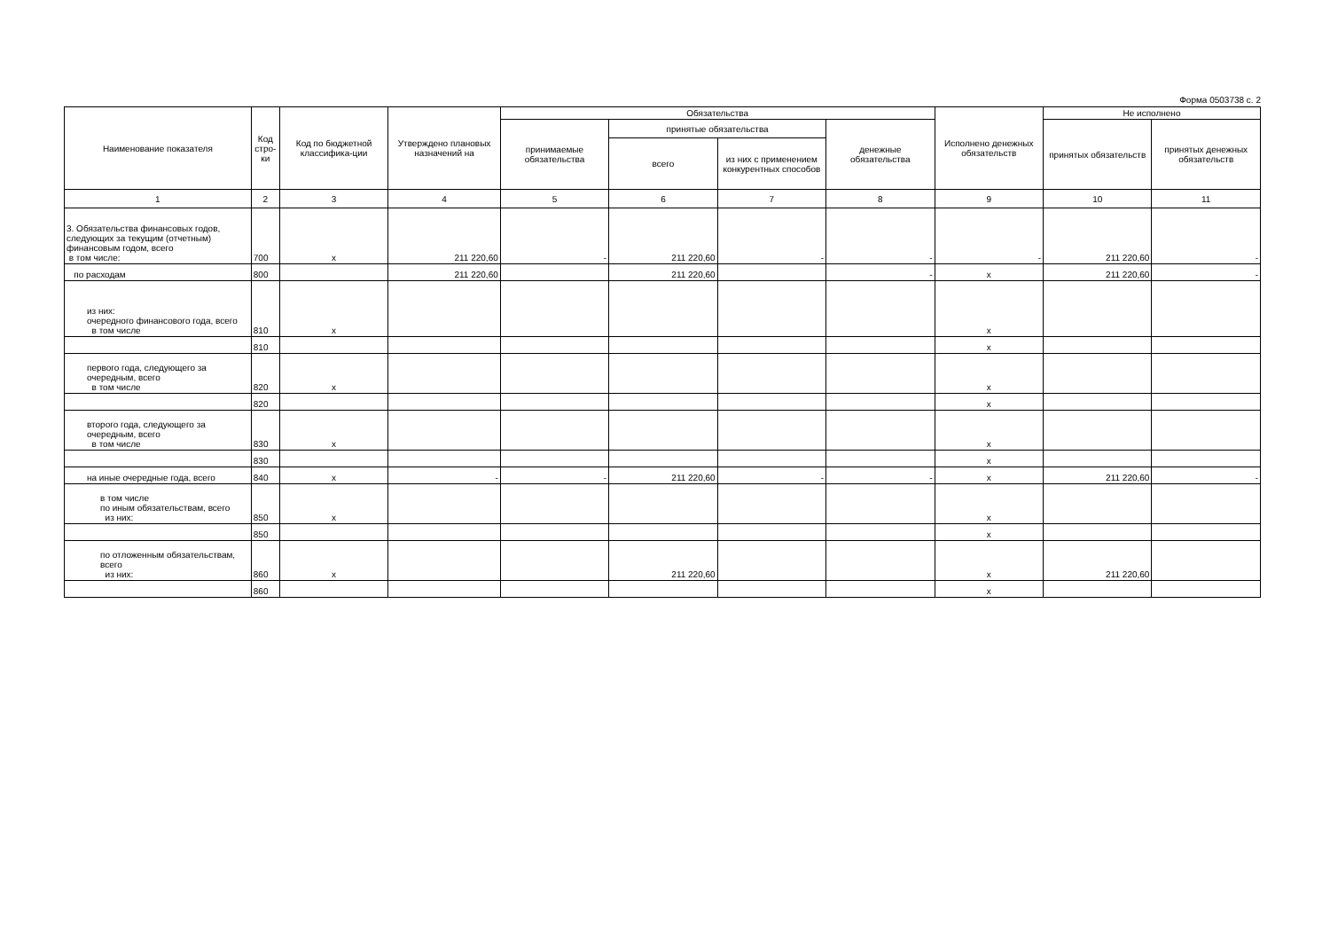Форма 0503738 с. 2
| Наименование показателя | Код стро-ки | Код по бюджетной классифика-ции | Утверждено плановых назначений на | Обязательства | | | | Исполнено денежных обязательств | Не исполнено | |
| --- | --- | --- | --- | --- | --- | --- | --- | --- | --- | --- |
| | | | | принимаемые обязательства | принятые обязательства | | денежные обязательства | | принятых обязательств | принятых денежных обязательств |
| | | | | | всего | из них с применением конкурентных способов | | | | |
| 1 | 2 | 3 | 4 | 5 | 6 | 7 | 8 | 9 | 10 | 11 |
| 3. Обязательства финансовых годов, следующих за текущим (отчетным) финансовым годом, всего в том числе: | 700 | x | 211 220,60 | - | 211 220,60 | - | - | - | 211 220,60 | - |
| по расходам | 800 | | 211 220,60 | | 211 220,60 | | - | x | 211 220,60 | - |
| из них: очередного финансового года, всего в том числе | 810 | x | | | | | | x | | |
| | 810 | | | | | | | x | | |
| первого года, следующего за очередным, всего в том числе | 820 | x | | | | | | x | | |
| | 820 | | | | | | | x | | |
| второго года, следующего за очередным, всего в том числе | 830 | x | | | | | | x | | |
| | 830 | | | | | | | x | | |
| на иные очередные года, всего | 840 | x | - | - | 211 220,60 | - | - | x | 211 220,60 | - |
| в том числе по иным обязательствам, всего из них: | 850 | x | | | | | | x | | |
| | 850 | | | | | | | x | | |
| по отложенным обязательствам, всего из них: | 860 | x | | | 211 220,60 | | | x | 211 220,60 | |
| | 860 | | | | | | | x | | |